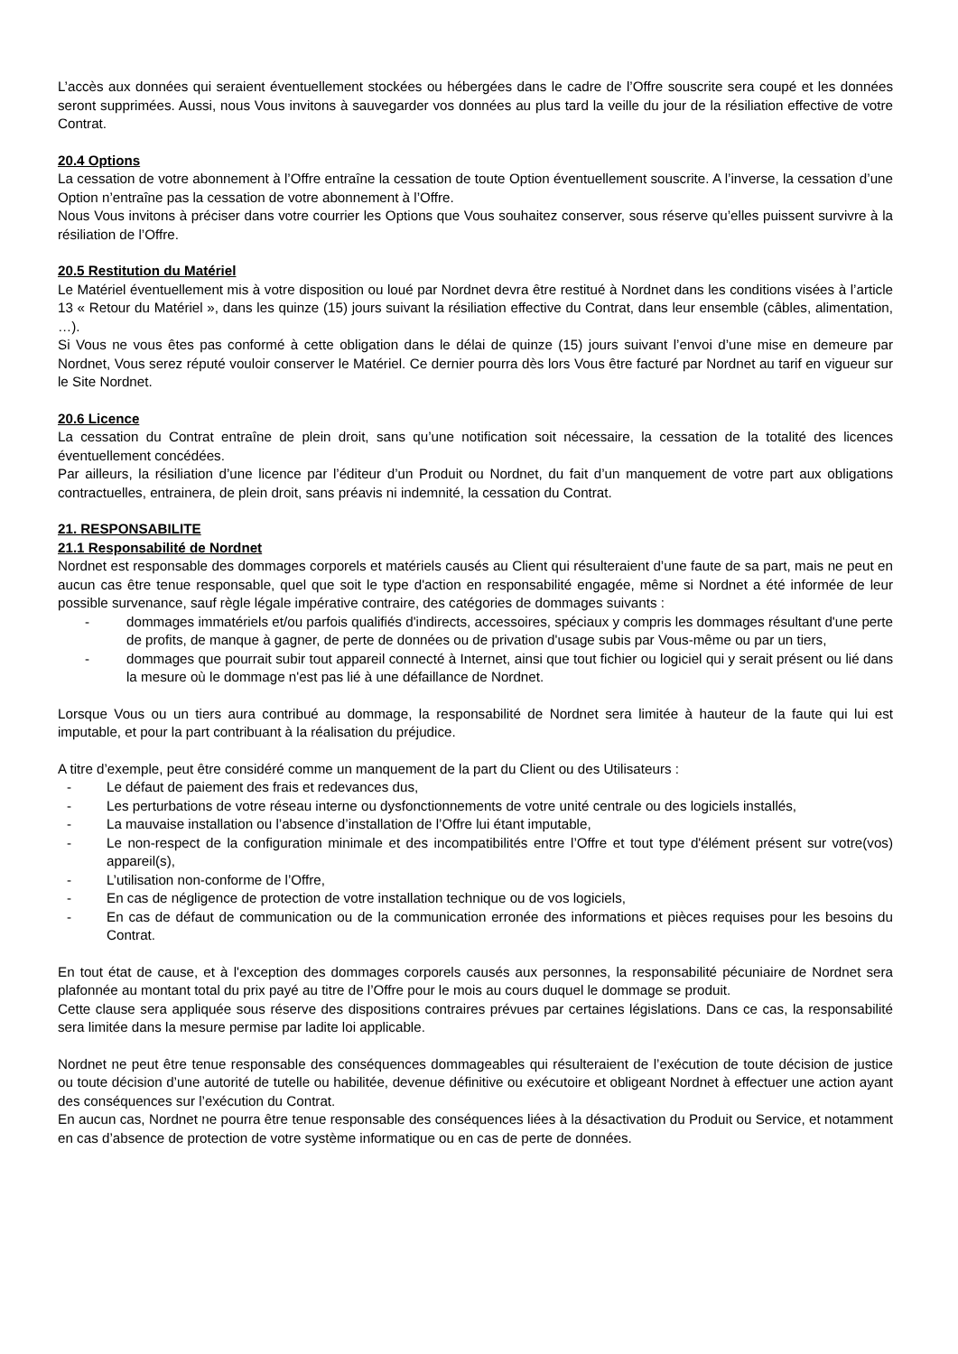L’accès aux données qui seraient éventuellement stockées ou hébergées dans le cadre de l’Offre souscrite sera coupé et les données seront supprimées. Aussi, nous Vous invitons à sauvegarder vos données au plus tard la veille du jour de la résiliation effective de votre Contrat.
20.4 Options
La cessation de votre abonnement à l’Offre entraîne la cessation de toute Option éventuellement souscrite. A l’inverse, la cessation d’une Option n’entraîne pas la cessation de votre abonnement à l’Offre.
Nous Vous invitons à préciser dans votre courrier les Options que Vous souhaitez conserver, sous réserve qu’elles puissent survivre à la résiliation de l’Offre.
20.5 Restitution du Matériel
Le Matériel éventuellement mis à votre disposition ou loué par Nordnet devra être restitué à Nordnet dans les conditions visées à l’article 13 « Retour du Matériel », dans les quinze (15) jours suivant la résiliation effective du Contrat, dans leur ensemble (câbles, alimentation, …).
Si Vous ne vous êtes pas conformé à cette obligation dans le délai de quinze (15) jours suivant l’envoi d’une mise en demeure par Nordnet, Vous serez réputé vouloir conserver le Matériel. Ce dernier pourra dès lors Vous être facturé par Nordnet au tarif en vigueur sur le Site Nordnet.
20.6 Licence
La cessation du Contrat entraîne de plein droit, sans qu’une notification soit nécessaire, la cessation de la totalité des licences éventuellement concédées.
Par ailleurs, la résiliation d’une licence par l’éditeur d’un Produit ou Nordnet, du fait d’un manquement de votre part aux obligations contractuelles, entrainera, de plein droit, sans préavis ni indemnité, la cessation du Contrat.
21. RESPONSABILITE
21.1 Responsabilité de Nordnet
Nordnet est responsable des dommages corporels et matériels causés au Client qui résulteraient d’une faute de sa part, mais ne peut en aucun cas être tenue responsable, quel que soit le type d'action en responsabilité engagée, même si Nordnet a été informée de leur possible survenance, sauf règle légale impérative contraire, des catégories de dommages suivants :
- dommages immatériels et/ou parfois qualifiés d'indirects, accessoires, spéciaux y compris les dommages résultant d'une perte de profits, de manque à gagner, de perte de données ou de privation d'usage subis par Vous-même ou par un tiers,
- dommages que pourrait subir tout appareil connecté à Internet, ainsi que tout fichier ou logiciel qui y serait présent ou lié dans la mesure où le dommage n'est pas lié à une défaillance de Nordnet.
Lorsque Vous ou un tiers aura contribué au dommage, la responsabilité de Nordnet sera limitée à hauteur de la faute qui lui est imputable, et pour la part contribuant à la réalisation du préjudice.
A titre d’exemple, peut être considéré comme un manquement de la part du Client ou des Utilisateurs :
- Le défaut de paiement des frais et redevances dus,
- Les perturbations de votre réseau interne ou dysfonctionnements de votre unité centrale ou des logiciels installés,
- La mauvaise installation ou l’absence d’installation de l’Offre lui étant imputable,
- Le non-respect de la configuration minimale et des incompatibilités entre l’Offre et tout type d'élément présent sur votre(vos) appareil(s),
- L’utilisation non-conforme de l’Offre,
- En cas de négligence de protection de votre installation technique ou de vos logiciels,
- En cas de défaut de communication ou de la communication erronée des informations et pièces requises pour les besoins du Contrat.
En tout état de cause, et à l'exception des dommages corporels causés aux personnes, la responsabilité pécuniaire de Nordnet sera plafonnée au montant total du prix payé au titre de l’Offre pour le mois au cours duquel le dommage se produit.
Cette clause sera appliquée sous réserve des dispositions contraires prévues par certaines législations. Dans ce cas, la responsabilité sera limitée dans la mesure permise par ladite loi applicable.
Nordnet ne peut être tenue responsable des conséquences dommageables qui résulteraient de l’exécution de toute décision de justice ou toute décision d’une autorité de tutelle ou habilitée, devenue définitive ou exécutoire et obligeant Nordnet à effectuer une action ayant des conséquences sur l’exécution du Contrat.
En aucun cas, Nordnet ne pourra être tenue responsable des conséquences liées à la désactivation du Produit ou Service, et notamment en cas d’absence de protection de votre système informatique ou en cas de perte de données.